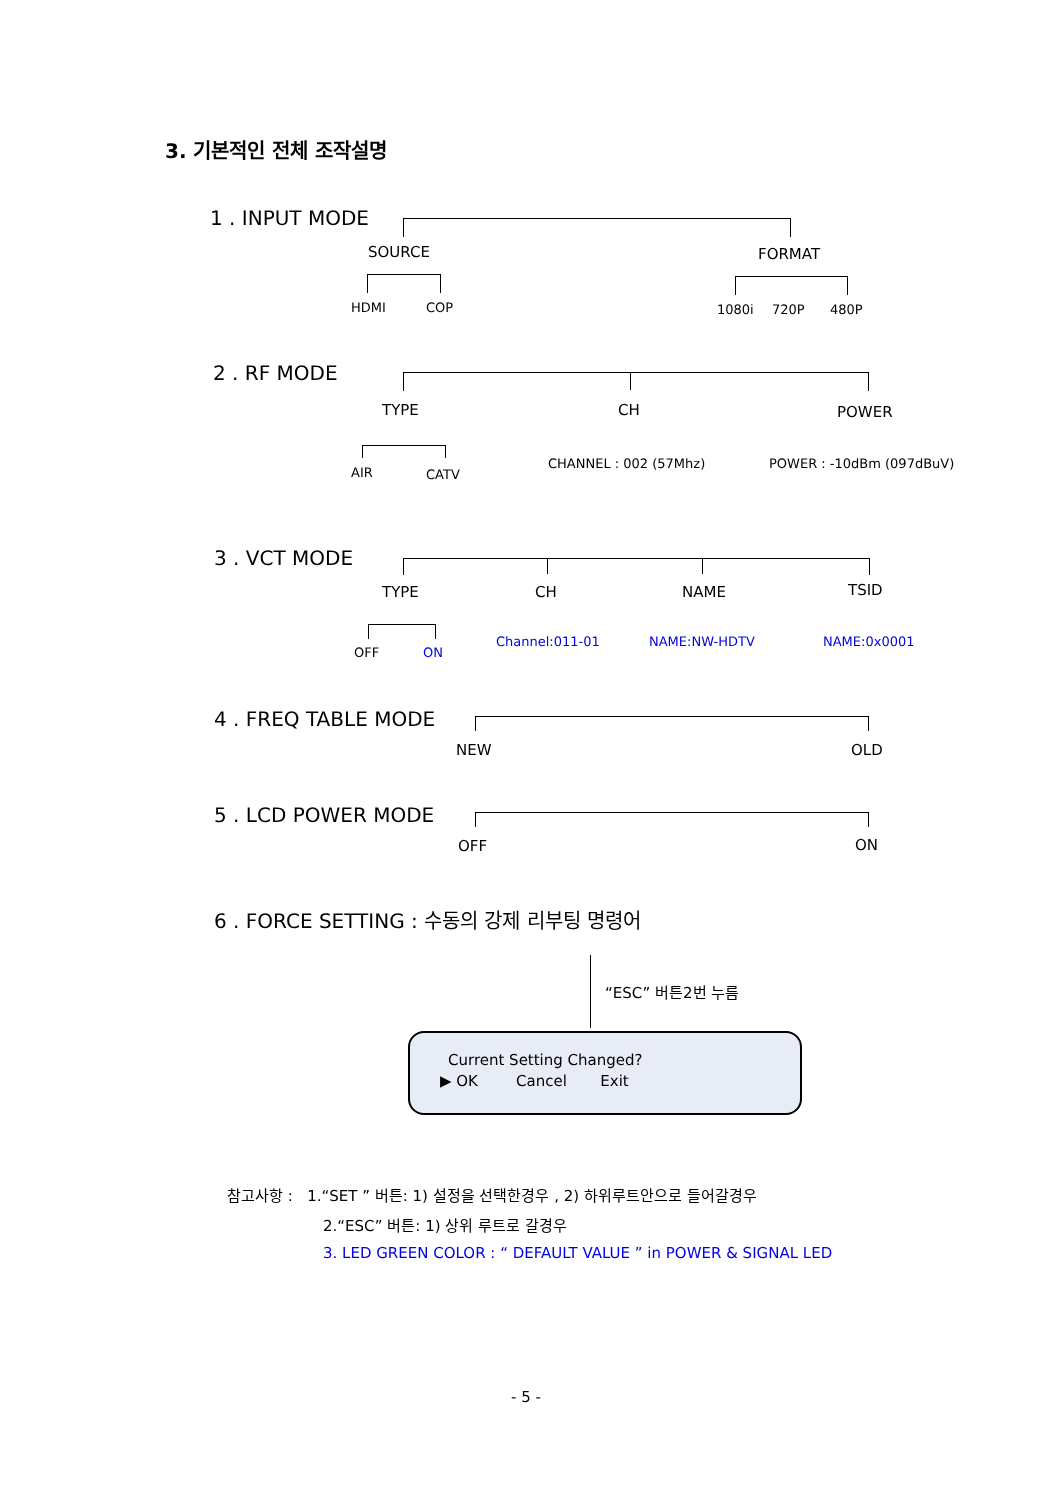3. 기본적인 전체 조작설명
1 . INPUT MODE
SOURCE FORMAT
HDMI COP 1080i 720P 480P
2 . RF MODE
TYPE CH POWER
AIR CATV
CHANNEL : 002 (57Mhz) POWER : -10dBm (097dBuV)
3 . VCT MODE
TYPE CH NAME TSID
OFF ON
Channel:011-01 NAME:NW-HDTV NAME:0x0001
4 . FREQ TABLE MODE
NEW OLD
5 . LCD POWER MODE
OFF ON
6 . FORCE SETTING : 수동의 강제 리부팅 명령어
“ESC” 버튼2번 누름
Current Setting Changed?
▶ OK Cancel Exit
참고사항 : 1.“SET ” 버튼: 1) 설정을 선택한경우 , 2) 하위루트안으로 들어갈경우
2.“ESC” 버튼: 1) 상위 루트로 갈경우
3. LED GREEN COLOR : “ DEFAULT VALUE ” in POWER & SIGNAL LED
- 5 -